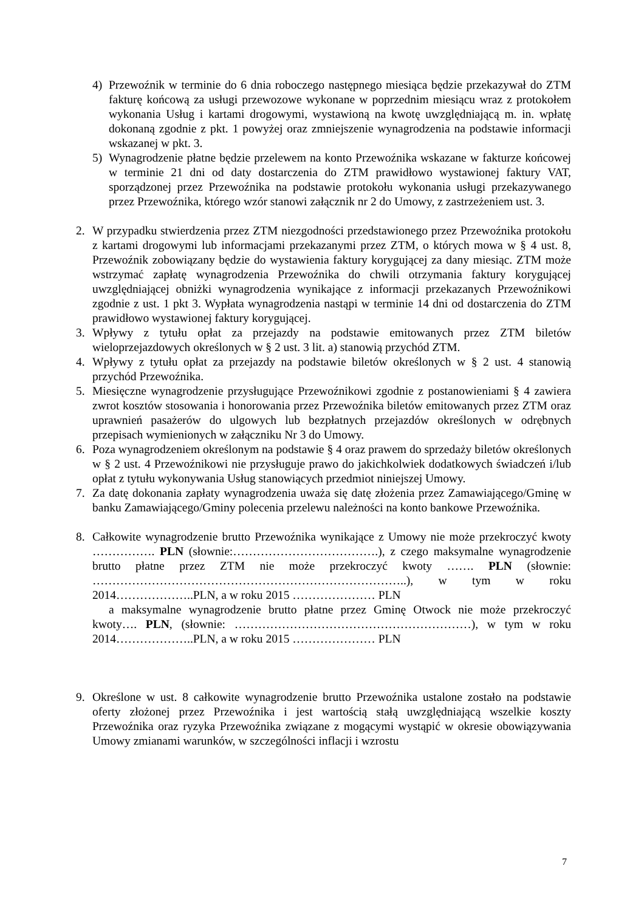4) Przewoźnik w terminie do 6 dnia roboczego następnego miesiąca będzie przekazywał do ZTM fakturę końcową za usługi przewozowe wykonane w poprzednim miesiącu wraz z protokołem wykonania Usług i kartami drogowymi, wystawioną na kwotę uwzględniającą m. in. wpłatę dokonaną zgodnie z pkt. 1 powyżej oraz zmniejszenie wynagrodzenia na podstawie informacji wskazanej w pkt. 3.
5) Wynagrodzenie płatne będzie przelewem na konto Przewoźnika wskazane w fakturze końcowej w terminie 21 dni od daty dostarczenia do ZTM prawidłowo wystawionej faktury VAT, sporządzonej przez Przewoźnika na podstawie protokołu wykonania usługi przekazywanego przez Przewoźnika, którego wzór stanowi załącznik nr 2 do Umowy, z zastrzeżeniem ust. 3.
2. W przypadku stwierdzenia przez ZTM niezgodności przedstawionego przez Przewoźnika protokołu z kartami drogowymi lub informacjami przekazanymi przez ZTM, o których mowa w § 4 ust. 8, Przewoźnik zobowiązany będzie do wystawienia faktury korygującej za dany miesiąc. ZTM może wstrzymać zapłatę wynagrodzenia Przewoźnika do chwili otrzymania faktury korygującej uwzględniającej obniżki wynagrodzenia wynikające z informacji przekazanych Przewoźnikowi zgodnie z ust. 1 pkt 3. Wypłata wynagrodzenia nastąpi w terminie 14 dni od dostarczenia do ZTM prawidłowo wystawionej faktury korygującej.
3. Wpływy z tytułu opłat za przejazdy na podstawie emitowanych przez ZTM biletów wieloprzejazdowych określonych w § 2 ust. 3 lit. a) stanowią przychód ZTM.
4. Wpływy z tytułu opłat za przejazdy na podstawie biletów określonych w § 2 ust. 4 stanowią przychód Przewoźnika.
5. Miesięczne wynagrodzenie przysługujące Przewoźnikowi zgodnie z postanowieniami § 4 zawiera zwrot kosztów stosowania i honorowania przez Przewoźnika biletów emitowanych przez ZTM oraz uprawnień pasażerów do ulgowych lub bezpłatnych przejazdów określonych w odrębnych przepisach wymienionych w załączniku Nr 3 do Umowy.
6. Poza wynagrodzeniem określonym na podstawie § 4 oraz prawem do sprzedaży biletów określonych w § 2 ust. 4 Przewoźnikowi nie przysługuje prawo do jakichkolwiek dodatkowych świadczeń i/lub opłat z tytułu wykonywania Usług stanowiących przedmiot niniejszej Umowy.
7. Za datę dokonania zapłaty wynagrodzenia uważa się datę złożenia przez Zamawiającego/Gminę w banku Zamawiającego/Gminy polecenia przelewu należności na konto bankowe Przewoźnika.
8. Całkowite wynagrodzenie brutto Przewoźnika wynikające z Umowy nie może przekroczyć kwoty ……………. PLN (słownie:……………………………….), z czego maksymalne wynagrodzenie brutto płatne przez ZTM nie może przekroczyć kwoty ……. PLN (słownie: ……………………………………………………………………..), w tym w roku 2014………………..PLN, a w roku 2015 ………………… PLN
a maksymalne wynagrodzenie brutto płatne przez Gminę Otwock nie może przekroczyć kwoty…. PLN, (słownie: ……………………………………………………), w tym w roku 2014………………..PLN, a w roku 2015 ………………… PLN
9. Określone w ust. 8 całkowite wynagrodzenie brutto Przewoźnika ustalone zostało na podstawie oferty złożonej przez Przewoźnika i jest wartością stałą uwzględniającą wszelkie koszty Przewoźnika oraz ryzyka Przewoźnika związane z mogącymi wystąpić w okresie obowiązywania Umowy zmianami warunków, w szczególności inflacji i wzrostu
7